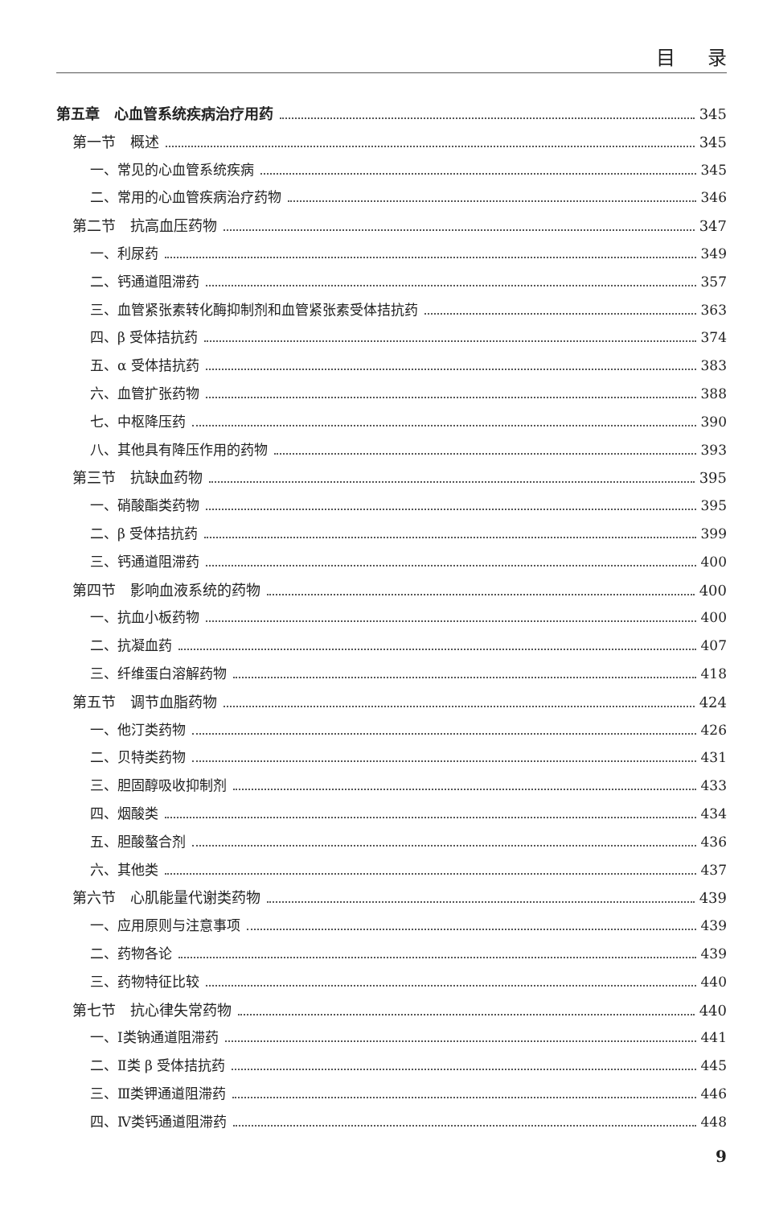目录
第五章　心血管系统疾病治疗用药 345
第一节　概述 345
一、常见的心血管系统疾病 345
二、常用的心血管疾病治疗药物 346
第二节　抗高血压药物 347
一、利尿药 349
二、钙通道阻滞药 357
三、血管紧张素转化酶抑制剂和血管紧张素受体拮抗药 363
四、β 受体拮抗药 374
五、α 受体拮抗药 383
六、血管扩张药物 388
七、中枢降压药 390
八、其他具有降压作用的药物 393
第三节　抗缺血药物 395
一、硝酸酯类药物 395
二、β 受体拮抗药 399
三、钙通道阻滞药 400
第四节　影响血液系统的药物 400
一、抗血小板药物 400
二、抗凝血药 407
三、纤维蛋白溶解药物 418
第五节　调节血脂药物 424
一、他汀类药物 426
二、贝特类药物 431
三、胆固醇吸收抑制剂 433
四、烟酸类 434
五、胆酸螯合剂 436
六、其他类 437
第六节　心肌能量代谢类药物 439
一、应用原则与注意事项 439
二、药物各论 439
三、药物特征比较 440
第七节　抗心律失常药物 440
一、Ⅰ类钠通道阻滞药 441
二、Ⅱ类 β 受体拮抗药 445
三、Ⅲ类钾通道阻滞药 446
四、Ⅳ类钙通道阻滞药 448
9